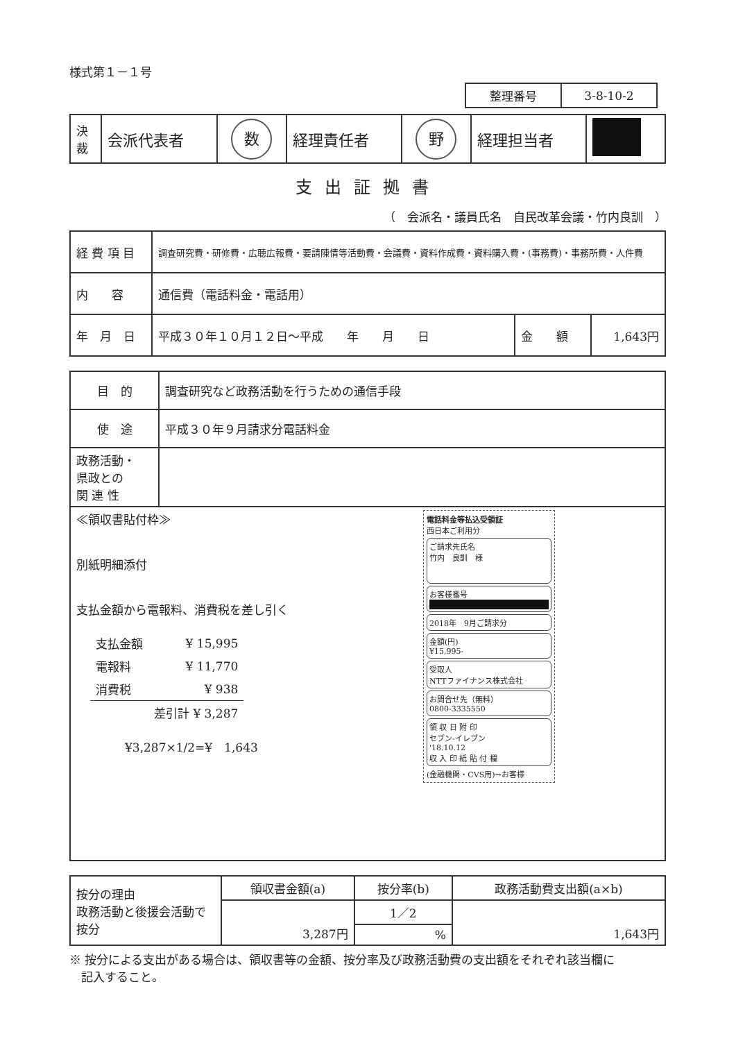様式第１－１号
| 整理番号 | 3-8-10-2 |
| 決 裁 | 会派代表者 | 数 | 経理責任者 | 野 | 経理担当者 | |
支出証拠書
（　会派名・議員氏名　自民改革会議・竹内良訓　）
| 経 費 項 目 | 調査研究費・研修費・広聴広報費・要請陳情等活動費・会議費・資料作成費・資料購入費・(事務費)・事務所費・人件費 | | |
| 内 容 | 通信費（電話料金・電話用） | | |
| 年 月 日 | 平成３０年１０月１２日～平成 年 月 日 | 金 額 | 1,643円 |
| 目 的 | 調査研究など政務活動を行うための通信手段 |
| 使 途 | 平成３０年９月請求分電話料金 |
| 政務活動・ 県政との 関 連 性 | |
| 電話料金等払込受領証 西日本ご利用分 ご請求先氏名 竹内 良訓 様 お客様番号 2018年 9月ご請求分 金額(円) ¥15,995- 受取人 NTTファイナンス株式会社 お問合せ先（無料） 0800-3335550 領 収 日 附 印 セブン-イレブン '18.10.12 収 入 印 紙 貼 付 欄 (金融機関・CVS用)→お客様 ≪領収書貼付枠≫ 別紙明細添付 支払金額から電報料、消費税を差し引く / 支払金額 / ¥ 15,995 / / 電報料 / ¥ 11,770 / / 消費税 / ¥ 938 / / / 差引計 ¥ 3,287 / ¥3,287×1/2=¥ 1,643 | |
| 按分の理由 政務活動と後援会活動で按分 | 領収書金額(a) | 按分率(b) | 政務活動費支出額(a×b) |
| | 3,287円 | 1／2 | 1,643円 |
| | | % | |
※ 按分による支出がある場合は、領収書等の金額、按分率及び政務活動費の支出額をそれぞれ該当欄に
　記入すること。